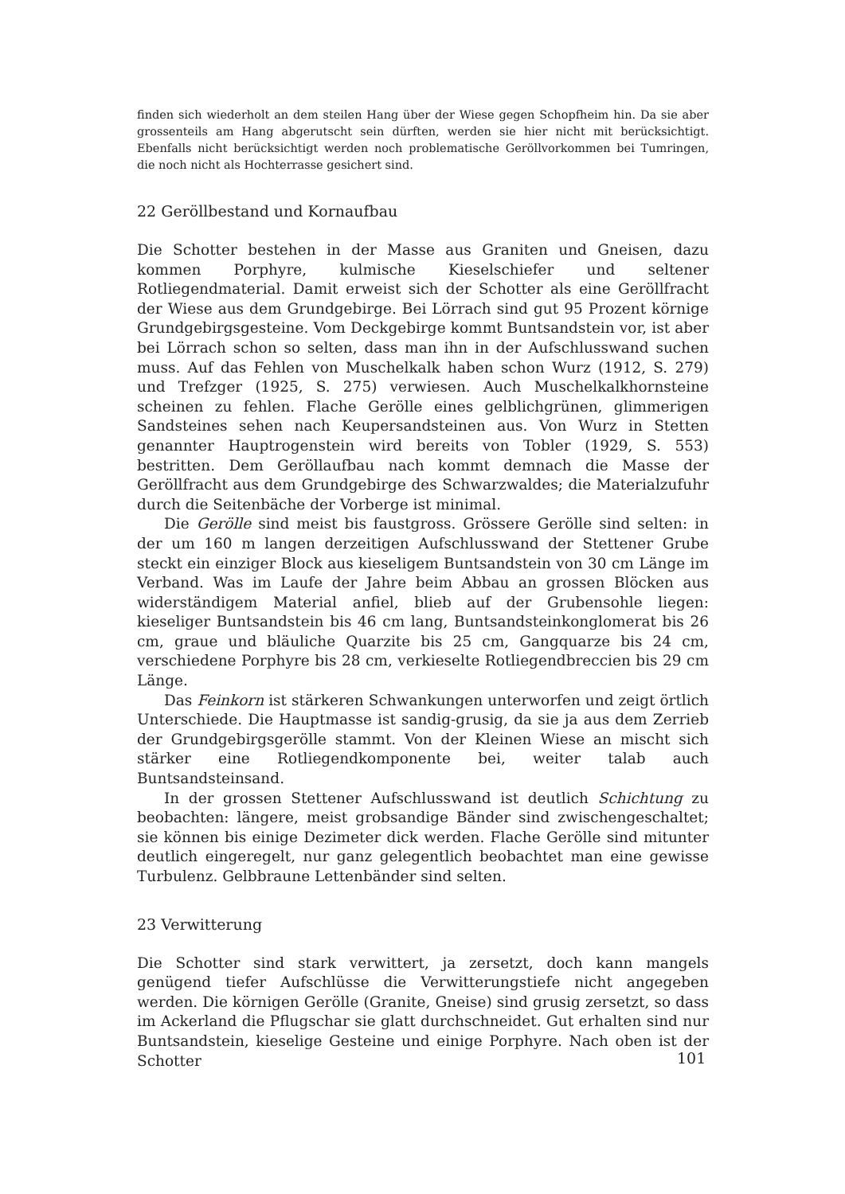finden sich wiederholt an dem steilen Hang über der Wiese gegen Schopfheim hin. Da sie aber grossenteils am Hang abgerutscht sein dürften, werden sie hier nicht mit berücksichtigt. Ebenfalls nicht berücksichtigt werden noch problematische Geröllvorkommen bei Tumringen, die noch nicht als Hochterrasse gesichert sind.
22 Geröllbestand und Kornaufbau
Die Schotter bestehen in der Masse aus Graniten und Gneisen, dazu kommen Porphyre, kulmische Kieselschiefer und seltener Rotliegendmaterial. Damit erweist sich der Schotter als eine Geröllfracht der Wiese aus dem Grundgebirge. Bei Lörrach sind gut 95 Prozent körnige Grundgebirgsgesteine. Vom Deckgebirge kommt Buntsandstein vor, ist aber bei Lörrach schon so selten, dass man ihn in der Aufschlusswand suchen muss. Auf das Fehlen von Muschelkalk haben schon Wurz (1912, S. 279) und Trefzger (1925, S. 275) verwiesen. Auch Muschelkalkhornsteine scheinen zu fehlen. Flache Gerölle eines gelblichgrünen, glimmerigen Sandsteines sehen nach Keupersandsteinen aus. Von Wurz in Stetten genannter Hauptrogenstein wird bereits von Tobler (1929, S. 553) bestritten. Dem Geröllaufbau nach kommt demnach die Masse der Geröllfracht aus dem Grundgebirge des Schwarzwaldes; die Materialzufuhr durch die Seitenbäche der Vorberge ist minimal.
Die Gerölle sind meist bis faustgross. Grössere Gerölle sind selten: in der um 160 m langen derzeitigen Aufschlusswand der Stettener Grube steckt ein einziger Block aus kieseligem Buntsandstein von 30 cm Länge im Verband. Was im Laufe der Jahre beim Abbau an grossen Blöcken aus widerständigem Material anfiel, blieb auf der Grubensohle liegen: kieseliger Buntsandstein bis 46 cm lang, Buntsandsteinkonglomerat bis 26 cm, graue und bläuliche Quarzite bis 25 cm, Gangquarze bis 24 cm, verschiedene Porphyre bis 28 cm, verkieselte Rotliegendbreccien bis 29 cm Länge.
Das Feinkorn ist stärkeren Schwankungen unterworfen und zeigt örtlich Unterschiede. Die Hauptmasse ist sandig-grusig, da sie ja aus dem Zerrieb der Grundgebirgsgerölle stammt. Von der Kleinen Wiese an mischt sich stärker eine Rotliegendkomponente bei, weiter talab auch Buntsandsteinsand.
In der grossen Stettener Aufschlusswand ist deutlich Schichtung zu beobachten: längere, meist grobsandige Bänder sind zwischengeschaltet; sie können bis einige Dezimeter dick werden. Flache Gerölle sind mitunter deutlich eingeregelt, nur ganz gelegentlich beobachtet man eine gewisse Turbulenz. Gelbbraune Lettenbänder sind selten.
23 Verwitterung
Die Schotter sind stark verwittert, ja zersetzt, doch kann mangels genügend tiefer Aufschlüsse die Verwitterungstiefe nicht angegeben werden. Die körnigen Gerölle (Granite, Gneise) sind grusig zersetzt, so dass im Ackerland die Pflugschar sie glatt durchschneidet. Gut erhalten sind nur Buntsandstein, kieselige Gesteine und einige Porphyre. Nach oben ist der Schotter
101